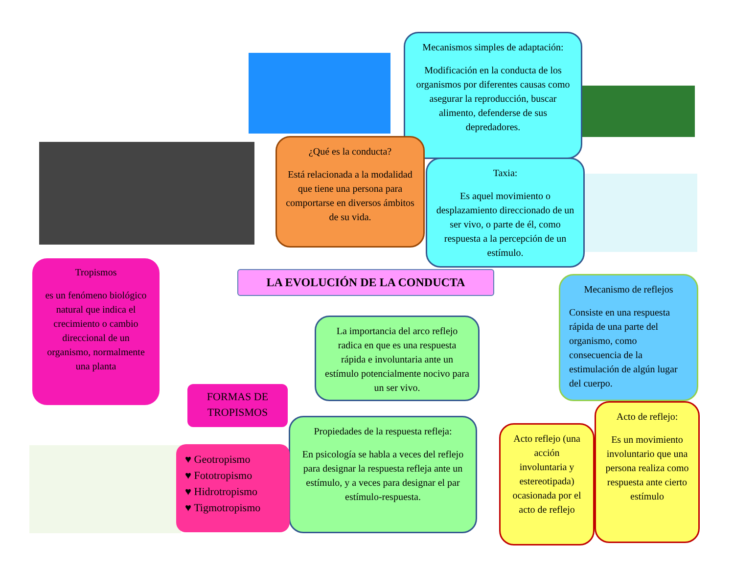Mecanismos simples de adaptación:
Modificación en la conducta de los organismos por diferentes causas como asegurar la reproducción, buscar alimento, defenderse de sus depredadores.
¿Qué es la conducta?
Está relacionada a la modalidad que tiene una persona para comportarse en diversos ámbitos de su vida.
Taxia:
Es aquel movimiento o desplazamiento direccionado de un ser vivo, o parte de él, como respuesta a la percepción de un estímulo.
LA EVOLUCIÓN DE LA CONDUCTA
Tropismos
es un fenómeno biológico natural que indica el crecimiento o cambio direccional de un organismo, normalmente una planta
Mecanismo de reflejos
Consiste en una respuesta rápida de una parte del organismo, como consecuencia de la estimulación de algún lugar del cuerpo.
La importancia del arco reflejo radica en que es una respuesta rápida e involuntaria ante un estímulo potencialmente nocivo para un ser vivo.
FORMAS DE TROPISMOS
Propiedades de la respuesta refleja:
En psicología se habla a veces del reflejo para designar la respuesta refleja ante un estímulo, y a veces para designar el par estímulo-respuesta.
♥ Geotropismo
♥ Fototropismo
♥ Hidrotropismo
♥ Tigmotropismo
Acto reflejo (una acción involuntaria y estereotipada) ocasionada por el acto de reflejo
Acto de reflejo:
Es un movimiento involuntario que una persona realiza como respuesta ante cierto estímulo